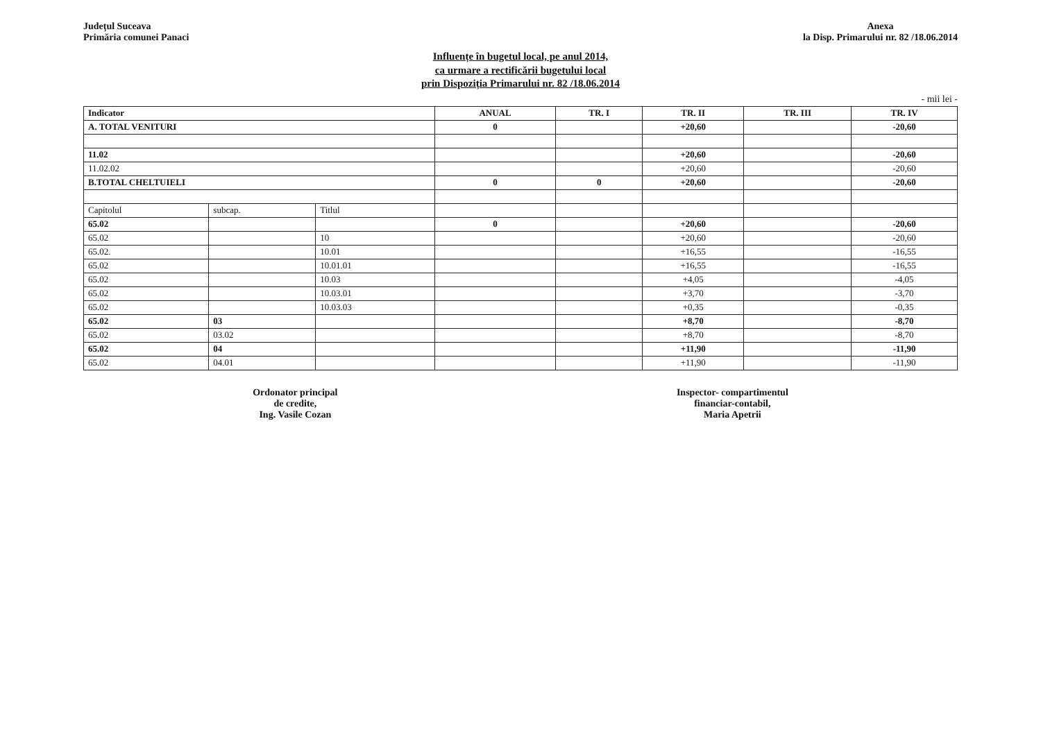Județul Suceava
Primăria comunei Panaci
Anexa
la Disp. Primarului nr. 82 /18.06.2014
Influențe în bugetul local, pe anul 2014,
ca urmare a rectificării bugetului local
prin Dispoziția Primarului nr. 82 /18.06.2014
- mii lei -
| Indicator | | | ANUAL | TR. I | TR. II | TR. III | TR. IV |
| --- | --- | --- | --- | --- | --- | --- | --- |
| A. TOTAL VENITURI | | | 0 | | +20,60 | | -20,60 |
| 11.02 | | | | | +20,60 | | -20,60 |
| 11.02.02 | | | | | +20,60 | | -20,60 |
| B.TOTAL CHELTUIELI | | | 0 | 0 | +20,60 | | -20,60 |
| Capitolul | subcap. | Titlul | | | | | |
| 65.02 | | | 0 | | +20,60 | | -20,60 |
| 65.02 | | 10 | | | +20,60 | | -20,60 |
| 65.02. | | 10.01 | | | +16,55 | | -16,55 |
| 65.02 | | 10.01.01 | | | +16,55 | | -16,55 |
| 65.02 | | 10.03 | | | +4,05 | | -4,05 |
| 65.02 | | 10.03.01 | | | +3,70 | | -3,70 |
| 65.02 | | 10.03.03 | | | +0,35 | | -0,35 |
| 65.02 | 03 | | | | +8,70 | | -8,70 |
| 65.02 | 03.02 | | | | +8,70 | | -8,70 |
| 65.02 | 04 | | | | +11,90 | | -11,90 |
| 65.02 | 04.01 | | | | +11,90 | | -11,90 |
Ordonator principal
de credite,
Ing. Vasile Cozan
Inspector- compartimentul
financiar-contabil,
Maria Apetrii